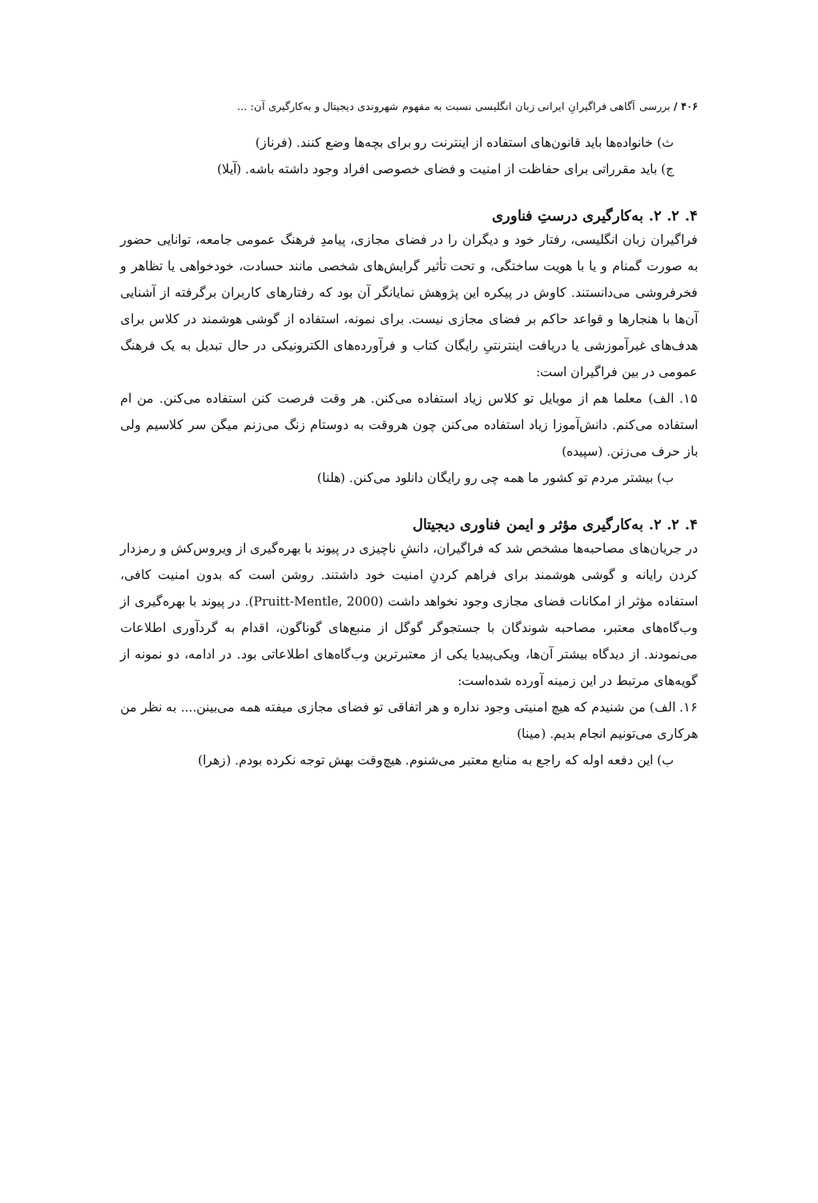۴۰۶ / بررسی آگاهی فراگیرانِ ایرانی زبان انگلیسی نسبت به مفهوم شهروندی دیجیتال و به‌کارگیری آن: ...
ث) خانواده‌ها باید قانون‌های استفاده از اینترنت رو برای بچه‌ها وضع کنند. (فرناز)
ج) باید مقرراتی برای حفاظت از امنیت و فضای خصوصی افراد وجود داشته باشه. (آیلا)
۴. ۲. ۲. به‌کارگیری درستِ فناوری
فراگیران زبان انگلیسی، رفتار خود و دیگران را در فضای مجازی، پیامدِ فرهنگ عمومی جامعه، توانایی حضور به صورت گمنام و یا با هویت ساختگی، و تحت تأثیر گرایش‌های شخصی مانند حسادت، خودخواهی یا تظاهر و فخرفروشی می‌دانستند. کاوش در پیکره این پژوهش نمایانگر آن بود که رفتارهای کاربران برگرفته از آشنایی آن‌ها با هنجارها و قواعد حاکم بر فضای مجازی نیست. برای نمونه، استفاده از گوشی هوشمند در کلاس برای هدف‌های غیرآموزشی یا دریافت اینترنتیِ رایگان کتاب و فرآورده‌های الکترونیکی در حال تبدیل به یک فرهنگ عمومی در بین فراگیران است:
۱۵. الف) معلما هم از موبایل تو کلاس زیاد استفاده می‌کنن. هر وقت فرصت کنن استفاده می‌کنن. من ام استفاده می‌کنم. دانش‌آموزا زیاد استفاده می‌کنن چون هروقت به دوستام زنگ می‌زنم میگن سر کلاسیم ولی باز حرف می‌زنن. (سپیده)
ب) بیشتر مردم تو کشور ما همه چی رو رایگان دانلود می‌کنن. (هلنا)
۴. ۲. ۲. به‌کارگیری مؤثر و ایمن فناوری دیجیتال
در جریان‌های مصاحبه‌ها مشخص شد که فراگیران، دانشِ ناچیزی در پیوند با بهره‌گیری از ویروس‌کش و رمزدار کردن رایانه و گوشی هوشمند برای فراهم کردنِ امنیت خود داشتند. روشن است که بدون امنیت کافی، استفاده مؤثر از امکانات فضای مجازی وجود نخواهد داشت (Pruitt-Mentle, 2000). در پیوند با بهره‌گیری از وب‌گاه‌های معتبر، مصاحبه شوندگان با جستجوگر گوگل از منبع‌های گوناگون، اقدام به گردآوری اطلاعات می‌نمودند. از دیدگاه بیشتر آن‌ها، ویکی‌پیدیا یکی از معتبرترین وب‌گاه‌های اطلاعاتی بود. در ادامه، دو نمونه از گویه‌های مرتبط در این زمینه آورده شده‌است:
۱۶. الف) من شنیدم که هیچ امنیتی وجود نداره و هر اتفاقی تو فضای مجازی میفته همه می‌بینن.... به نظر من هرکاری می‌تونیم انجام بدیم. (مینا)
ب) این دفعه اوله که راجع به منابع معتبر می‌شنوم. هیچ‌وقت بهش توجه نکرده بودم. (زهرا)